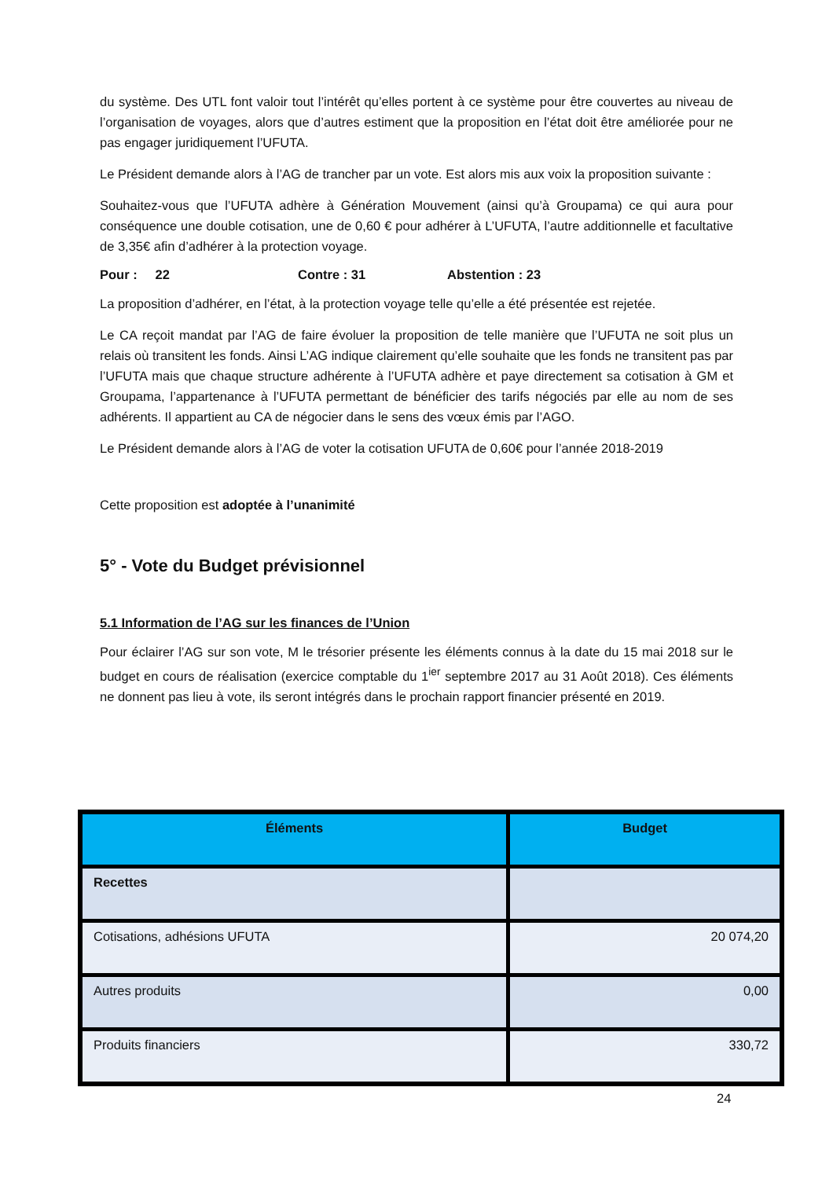du système. Des UTL font valoir tout l’intérêt qu’elles portent à ce système pour être couvertes au niveau de l’organisation de voyages, alors que d’autres estiment que la proposition en l’état doit être améliorée pour ne pas engager juridiquement l’UFUTA.
Le Président demande alors à l’AG de trancher par un vote. Est alors mis aux voix la proposition suivante :
Souhaitez-vous que l’UFUTA adhère à Génération Mouvement (ainsi qu’à Groupama) ce qui aura pour conséquence une double cotisation, une de 0,60 € pour adhérer à L’UFUTA, l’autre additionnelle et facultative de 3,35€ afin d’adhérer à la protection voyage.
Pour : 22 Contre : 31 Abstention : 23
La proposition d’adhérer, en l’état, à la protection voyage telle qu’elle a été présentée est rejetée.
Le CA reçoit mandat par l’AG de faire évoluer la proposition de telle manière que l’UFUTA ne soit plus un relais où transitent les fonds. Ainsi L’AG indique clairement qu’elle souhaite que les fonds ne transitent pas par l’UFUTA mais que chaque structure adhérente à l’UFUTA adhère et paye directement sa cotisation à GM et Groupama, l’appartenance à l’UFUTA permettant de bénéficier des tarifs négociés par elle au nom de ses adhérents. Il appartient au CA de négocier dans le sens des vœux émis par l’AGO.
Le Président demande alors à l’AG de voter la cotisation UFUTA de 0,60€ pour l’année 2018-2019
Cette proposition est adoptée à l’unanimité
5° - Vote du Budget prévisionnel
5.1 Information de l’AG sur les finances de l’Union
Pour éclairer l’AG sur son vote, M le trésorier présente les éléments connus à la date du 15 mai 2018 sur le budget en cours de réalisation (exercice comptable du 1<sup>ier</sup> septembre 2017 au 31 Août 2018). Ces éléments ne donnent pas lieu à vote, ils seront intégrés dans le prochain rapport financier présenté en 2019.
| Éléments | Budget |
| --- | --- |
| Recettes | |
| Cotisations, adhésions UFUTA | 20 074,20 |
| Autres produits | 0,00 |
| Produits financiers | 330,72 |
24